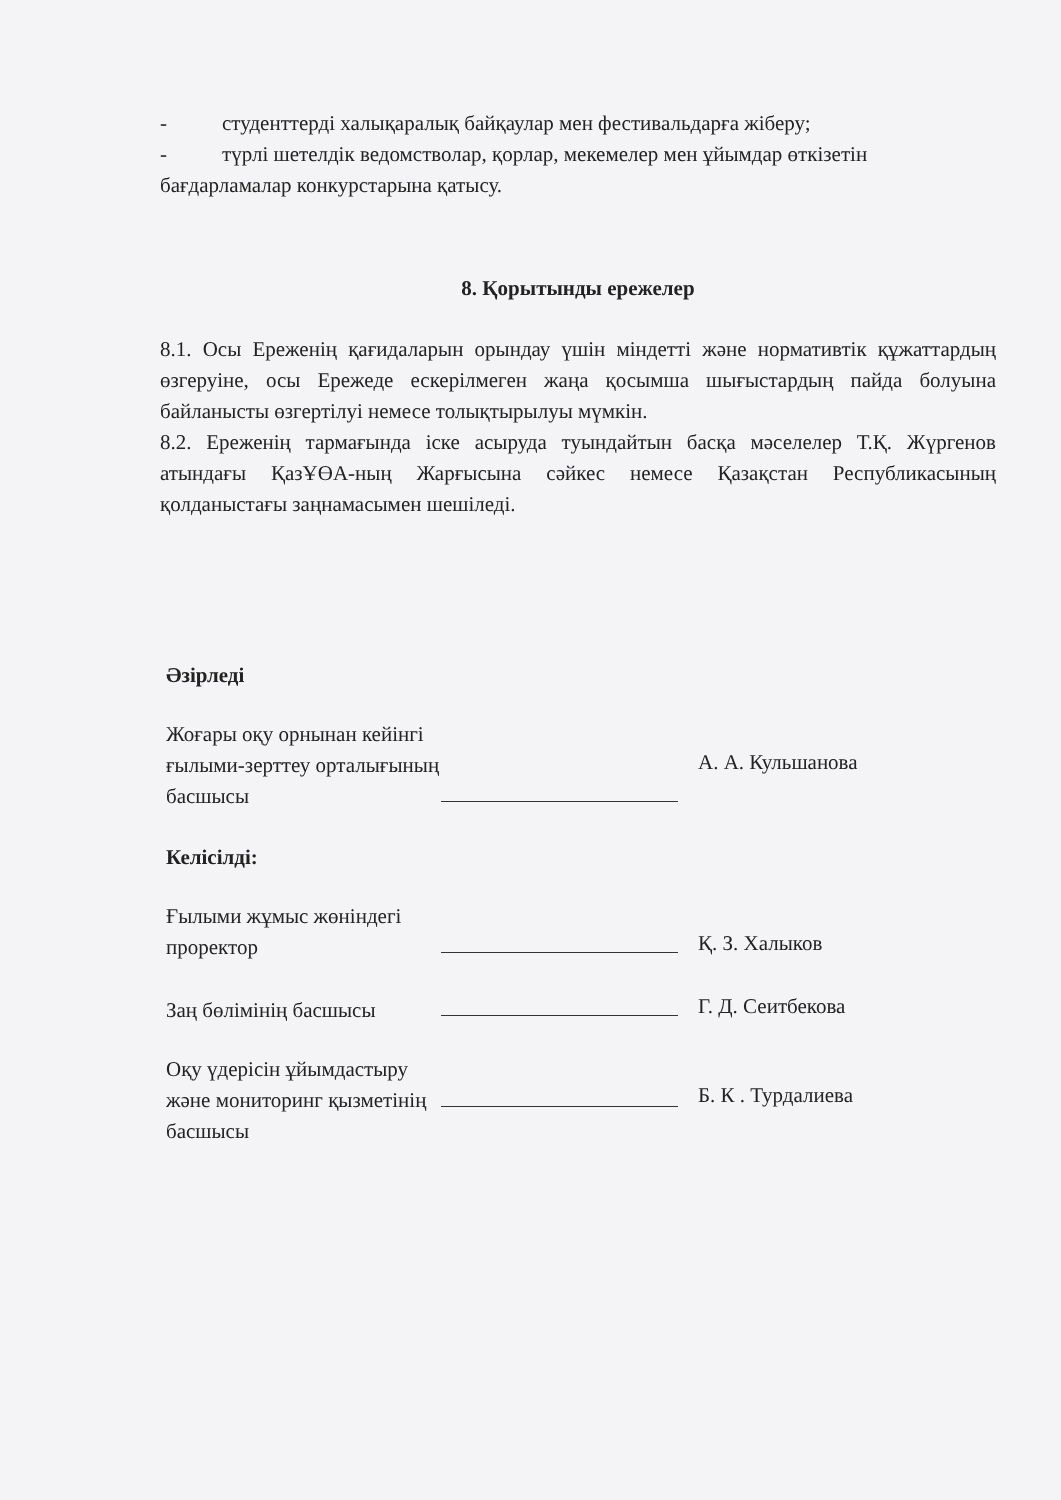- студенттерді халықаралық байқаулар мен фестивальдарға жіберу;
- түрлі шетелдік ведомстволар, қорлар, мекемелер мен ұйымдар өткізетін
бағдарламалар конкурстарына қатысу.
8. Қорытынды ережелер
8.1. Осы Ереженің қағидаларын орындау үшін міндетті және нормативтік құжаттардың өзгеруіне, осы Ережеде ескерілмеген жаңа қосымша шығыстардың пайда болуына байланысты өзгертілуі немесе толықтырылуы мүмкін.
8.2. Ереженің тармағында іске асыруда туындайтын басқа мәселелер Т.Қ. Жүргенов атындағы ҚазҰӨА-ның Жарғысына сәйкес немесе Қазақстан Республикасының қолданыстағы заңнамасымен шешіледі.
Әзірледі
Жоғары оқу орнынан кейінгі ғылыми-зерттеу орталығының басшысы
А. А. Кульшанова
Келісілді:
Ғылыми жұмыс жөніндегі проректор
Қ. З. Халыков
Заң бөлімінің басшысы
Г. Д. Сеитбекова
Оқу үдерісін ұйымдастыру және мониторинг қызметінің басшысы
Б. К . Турдалиева